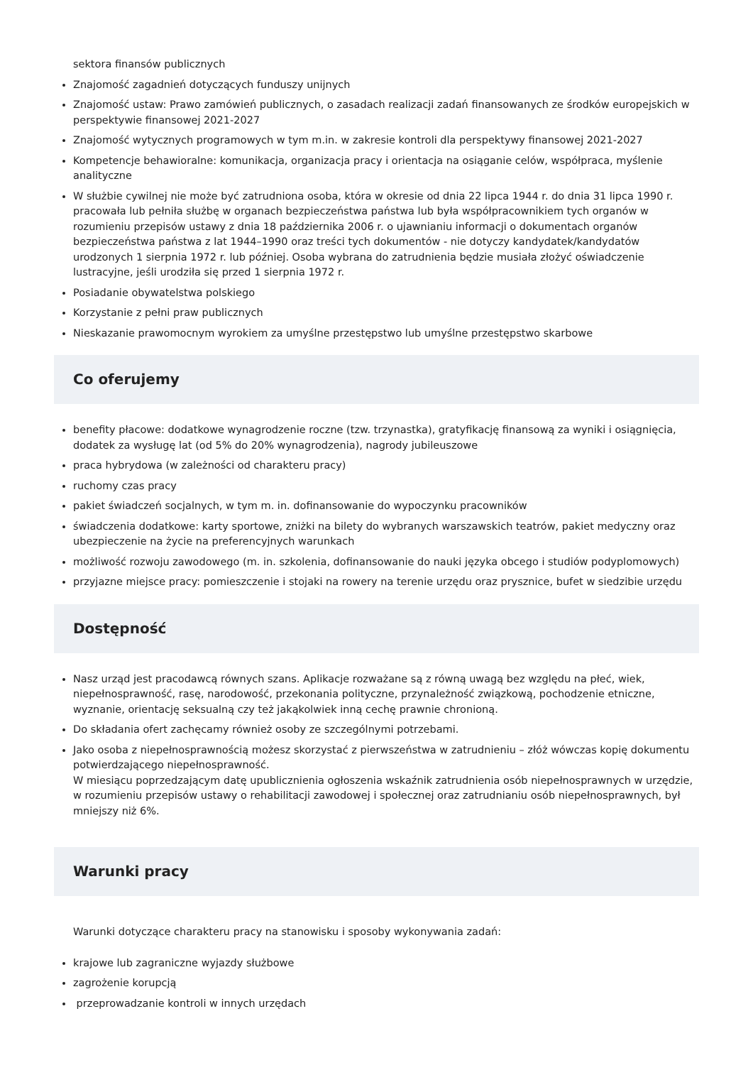sektora finansów publicznych
Znajomość zagadnień dotyczących funduszy unijnych
Znajomość ustaw: Prawo zamówień publicznych, o zasadach realizacji zadań finansowanych ze środków europejskich w perspektywie finansowej 2021-2027
Znajomość wytycznych programowych w tym m.in. w zakresie kontroli dla perspektywy finansowej 2021-2027
Kompetencje behawioralne: komunikacja, organizacja pracy i orientacja na osiąganie celów, współpraca, myślenie analityczne
W służbie cywilnej nie może być zatrudniona osoba, która w okresie od dnia 22 lipca 1944 r. do dnia 31 lipca 1990 r. pracowała lub pełniła służbę w organach bezpieczeństwa państwa lub była współpracownikiem tych organów w rozumieniu przepisów ustawy z dnia 18 października 2006 r. o ujawnianiu informacji o dokumentach organów bezpieczeństwa państwa z lat 1944–1990 oraz treści tych dokumentów - nie dotyczy kandydatek/kandydatów urodzonych 1 sierpnia 1972 r. lub później. Osoba wybrana do zatrudnienia będzie musiała złożyć oświadczenie lustracyjne, jeśli urodziła się przed 1 sierpnia 1972 r.
Posiadanie obywatelstwa polskiego
Korzystanie z pełni praw publicznych
Nieskazanie prawomocnym wyrokiem za umyślne przestępstwo lub umyślne przestępstwo skarbowe
Co oferujemy
benefity płacowe: dodatkowe wynagrodzenie roczne (tzw. trzynastka), gratyfikację finansową za wyniki i osiągnięcia, dodatek za wysługę lat (od 5% do 20% wynagrodzenia), nagrody jubileuszowe
praca hybrydowa (w zależności od charakteru pracy)
ruchomy czas pracy
pakiet świadczeń socjalnych, w tym m. in. dofinansowanie do wypoczynku pracowników
świadczenia dodatkowe: karty sportowe, zniżki na bilety do wybranych warszawskich teatrów, pakiet medyczny oraz ubezpieczenie na życie na preferencyjnych warunkach
możliwość rozwoju zawodowego (m. in. szkolenia, dofinansowanie do nauki języka obcego i studiów podyplomowych)
przyjazne miejsce pracy: pomieszczenie i stojaki na rowery na terenie urzędu oraz prysznice, bufet w siedzibie urzędu
Dostępność
Nasz urząd jest pracodawcą równych szans. Aplikacje rozważane są z równą uwagą bez względu na płeć, wiek, niepełnosprawność, rasę, narodowość, przekonania polityczne, przynależność związkową, pochodzenie etniczne, wyznanie, orientację seksualną czy też jakąkolwiek inną cechę prawnie chronioną.
Do składania ofert zachęcamy również osoby ze szczególnymi potrzebami.
Jako osoba z niepełnosprawnością możesz skorzystać z pierwszeństwa w zatrudnieniu – złóż wówczas kopię dokumentu potwierdzającego niepełnosprawność.
W miesiącu poprzedzającym datę upublicznienia ogłoszenia wskaźnik zatrudnienia osób niepełnosprawnych w urzędzie, w rozumieniu przepisów ustawy o rehabilitacji zawodowej i społecznej oraz zatrudnianiu osób niepełnosprawnych, był mniejszy niż 6%.
Warunki pracy
Warunki dotyczące charakteru pracy na stanowisku i sposoby wykonywania zadań:
krajowe lub zagraniczne wyjazdy służbowe
zagrożenie korupcją
przeprowadzanie kontroli w innych urzędach